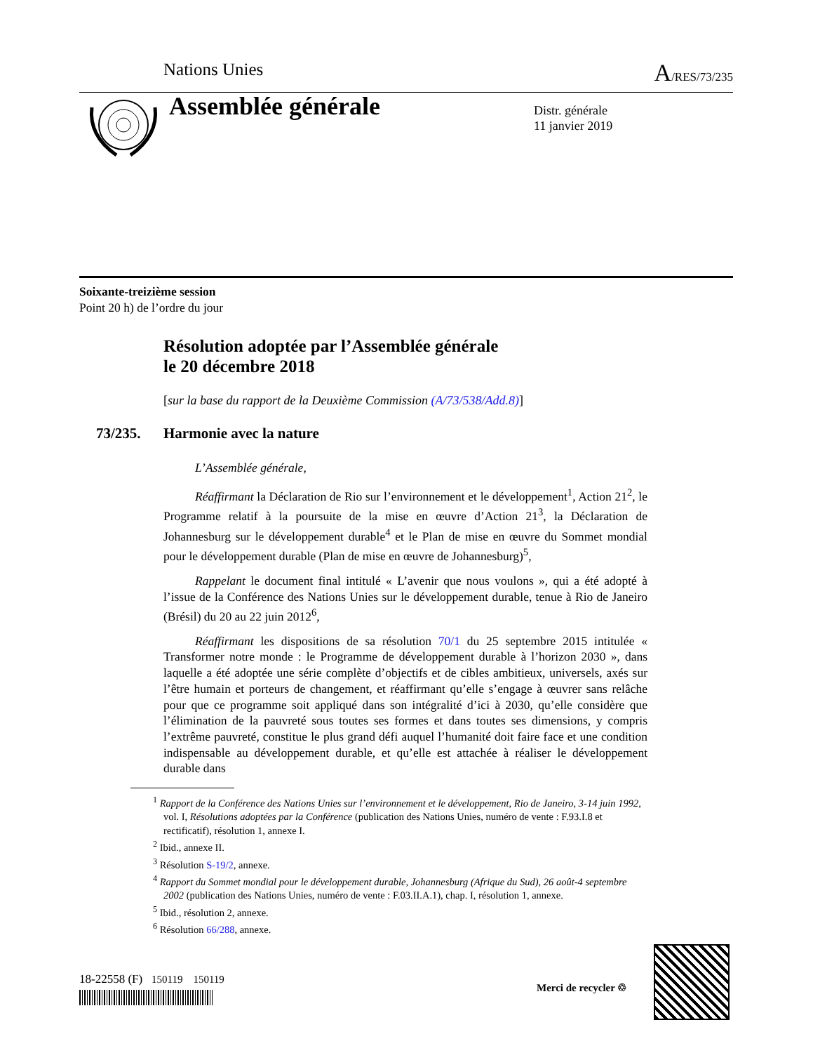Nations Unies A/RES/73/235
Assemblée générale
Distr. générale
11 janvier 2019
Soixante-treizième session
Point 20 h) de l’ordre du jour
Résolution adoptée par l’Assemblée générale
le 20 décembre 2018
[sur la base du rapport de la Deuxième Commission (A/73/538/Add.8)]
73/235. Harmonie avec la nature
L’Assemblée générale,
Réaffirmant la Déclaration de Rio sur l’environnement et le développement<sup>1</sup>, Action 21<sup>2</sup>, le Programme relatif à la poursuite de la mise en œuvre d’Action 21<sup>3</sup>, la Déclaration de Johannesburg sur le développement durable<sup>4</sup> et le Plan de mise en œuvre du Sommet mondial pour le développement durable (Plan de mise en œuvre de Johannesburg)<sup>5</sup>,
Rappelant le document final intitulé « L’avenir que nous voulons », qui a été adopté à l’issue de la Conférence des Nations Unies sur le développement durable, tenue à Rio de Janeiro (Brésil) du 20 au 22 juin 2012<sup>6</sup>,
Réaffirmant les dispositions de sa résolution 70/1 du 25 septembre 2015 intitulée « Transformer notre monde : le Programme de développement durable à l’horizon 2030 », dans laquelle a été adoptée une série complète d’objectifs et de cibles ambitieux, universels, axés sur l’être humain et porteurs de changement, et réaffirmant qu’elle s’engage à œuvrer sans relâche pour que ce programme soit appliqué dans son intégralité d’ici à 2030, qu’elle considère que l’élimination de la pauvreté sous toutes ses formes et dans toutes ses dimensions, y compris l’extrême pauvreté, constitue le plus grand défi auquel l’humanité doit faire face et une condition indispensable au développement durable, et qu’elle est attachée à réaliser le développement durable dans
<sup>1</sup> Rapport de la Conférence des Nations Unies sur l’environnement et le développement, Rio de Janeiro, 3-14 juin 1992, vol. I, Résolutions adoptées par la Conférence (publication des Nations Unies, numéro de vente : F.93.I.8 et rectificatif), résolution 1, annexe I.
<sup>2</sup> Ibid., annexe II.
<sup>3</sup> Résolution S-19/2, annexe.
<sup>4</sup> Rapport du Sommet mondial pour le développement durable, Johannesburg (Afrique du Sud), 26 août-4 septembre 2002 (publication des Nations Unies, numéro de vente : F.03.II.A.1), chap. I, résolution 1, annexe.
<sup>5</sup> Ibid., résolution 2, annexe.
<sup>6</sup> Résolution 66/288, annexe.
18-22558 (F) 150119 150119
Merci de recycler ♲